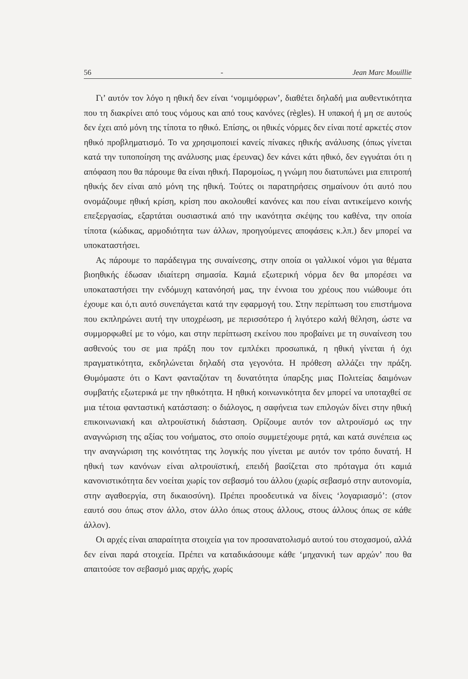56 - Jean Marc Mouillie
Γι’ αυτόν τον λόγο η ηθική δεν είναι ‘νομιμόφρων’, διαθέτει δηλαδή μια αυθεντικότητα που τη διακρίνει από τους νόμους και από τους κανόνες (règles). Η υπακοή ή μη σε αυτούς δεν έχει από μόνη της τίποτα το ηθικό. Επίσης, οι ηθικές νόρμες δεν είναι ποτέ αρκετές στον ηθικό προβληματισμό. Το να χρησιμοποιεί κανείς πίνακες ηθικής ανάλυσης (όπως γίνεται κατά την τυποποίηση της ανάλυσης μιας έρευνας) δεν κάνει κάτι ηθικό, δεν εγγυάται ότι η απόφαση που θα πάρουμε θα είναι ηθική. Παρομοίως, η γνώμη που διατυπώνει μια επιτροπή ηθικής δεν είναι από μόνη της ηθική. Τούτες οι παρατηρήσεις σημαίνουν ότι αυτό που ονομάζουμε ηθική κρίση, κρίση που ακολουθεί κανόνες και που είναι αντικείμενο κοινής επεξεργασίας, εξαρτάται ουσιαστικά από την ικανότητα σκέψης του καθένα, την οποία τίποτα (κώδικας, αρμοδιότητα των άλλων, προηγούμενες αποφάσεις κ.λπ.) δεν μπορεί να υποκαταστήσει.
Ας πάρουμε το παράδειγμα της συναίνεσης, στην οποία οι γαλλικοί νόμοι για θέματα βιοηθικής έδωσαν ιδιαίτερη σημασία. Καμιά εξωτερική νόρμα δεν θα μπορέσει να υποκαταστήσει την ενδόμυχη κατανόησή μας, την έννοια του χρέους που νιώθουμε ότι έχουμε και ό,τι αυτό συνεπάγεται κατά την εφαρμογή του. Στην περίπτωση του επιστήμονα που εκπληρώνει αυτή την υποχρέωση, με περισσότερο ή λιγότερο καλή θέληση, ώστε να συμμορφωθεί με το νόμο, και στην περίπτωση εκείνου που προβαίνει με τη συναίνεση του ασθενούς του σε μια πράξη που τον εμπλέκει προσωπικά, η ηθική γίνεται ή όχι πραγματικότητα, εκδηλώνεται δηλαδή στα γεγονότα. Η πρόθεση αλλάζει την πράξη. Θυμόμαστε ότι ο Καντ φανταζόταν τη δυνατότητα ύπαρξης μιας Πολιτείας δαιμόνων συμβατής εξωτερικά με την ηθικότητα. Η ηθική κοινωνικότητα δεν μπορεί να υποταχθεί σε μια τέτοια φανταστική κατάσταση: ο διάλογος, η σαφήνεια των επιλογών δίνει στην ηθική επικοινωνιακή και αλτρουϊστική διάσταση. Ορίζουμε αυτόν τον αλτρουϊσμό ως την αναγνώριση της αξίας του νοήματος, στο οποίο συμμετέχουμε ρητά, και κατά συνέπεια ως την αναγνώριση της κοινότητας της λογικής που γίνεται με αυτόν τον τρόπο δυνατή. Η ηθική των κανόνων είναι αλτρουϊστική, επειδή βασίζεται στο πρόταγμα ότι καμιά κανονιστικότητα δεν νοείται χωρίς τον σεβασμό του άλλου (χωρίς σεβασμό στην αυτονομία, στην αγαθοεργία, στη δικαιοσύνη). Πρέπει προοδευτικά να δίνεις ‘λογαριασμό’: (στον εαυτό σου όπως στον άλλο, στον άλλο όπως στους άλλους, στους άλλους όπως σε κάθε άλλον).
Οι αρχές είναι απαραίτητα στοιχεία για τον προσανατολισμό αυτού του στοχασμού, αλλά δεν είναι παρά στοιχεία. Πρέπει να καταδικάσουμε κάθε ‘μηχανική των αρχών’ που θα απαιτούσε τον σεβασμό μιας αρχής, χωρίς